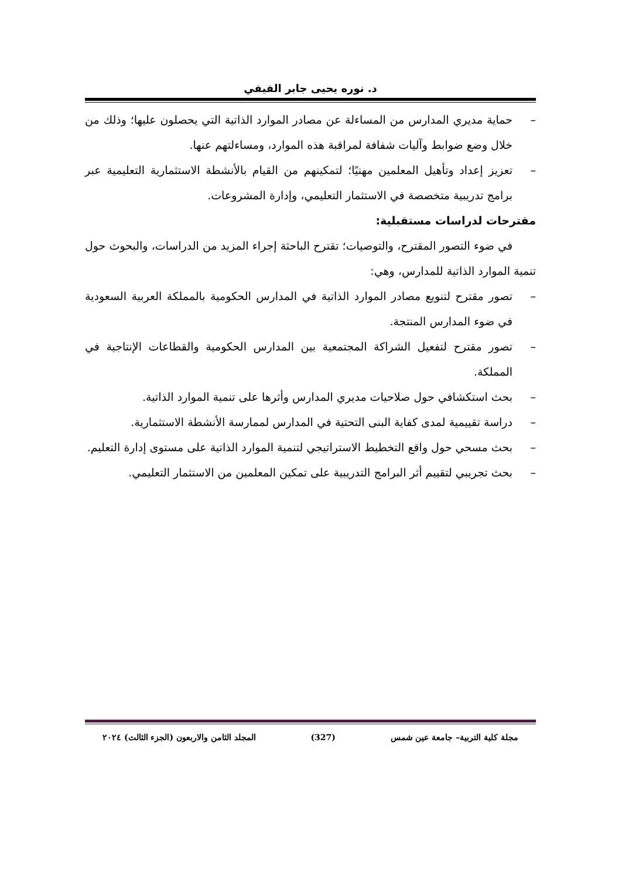د. نوره يحيى جابر الفيفي
– حماية مديري المدارس من المساءلة عن مصادر الموارد الذاتية التي يحصلون عليها؛ وذلك من خلال وضع ضوابط وآليات شفافة لمراقبة هذه الموارد، ومساءلتهم عنها.
– تعزيز إعداد وتأهيل المعلمين مهنيًا؛ لتمكينهم من القيام بالأنشطة الاستثمارية التعليمية عبر برامج تدريبية متخصصة في الاستثمار التعليمي، وإدارة المشروعات.
مقترحات لدراسات مستقبلية:
في ضوء التصور المقترح، والتوصيات؛ تقترح الباحثة إجراء المزيد من الدراسات، والبحوث حول تنمية الموارد الذاتية للمدارس، وهي:
– تصور مقترح لتنويع مصادر الموارد الذاتية في المدارس الحكومية بالمملكة العربية السعودية في ضوء المدارس المنتجة.
– تصور مقترح لتفعيل الشراكة المجتمعية بين المدارس الحكومية والقطاعات الإنتاجية في المملكة.
– بحث استكشافي حول صلاحيات مديري المدارس وأثرها على تنمية الموارد الذاتية.
– دراسة تقييمية لمدى كفاية البنى التحتية في المدارس لممارسة الأنشطة الاستثمارية.
– بحث مسحي حول واقع التخطيط الاستراتيجي لتنمية الموارد الذاتية على مستوى إدارة التعليم.
– بحث تجريبي لتقييم أثر البرامج التدريبية على تمكين المعلمين من الاستثمار التعليمي.
مجلة كلية التربية– جامعة عين شمس (327) المجلد الثامن والاربعون (الجزء الثالث) ٢٠٢٤